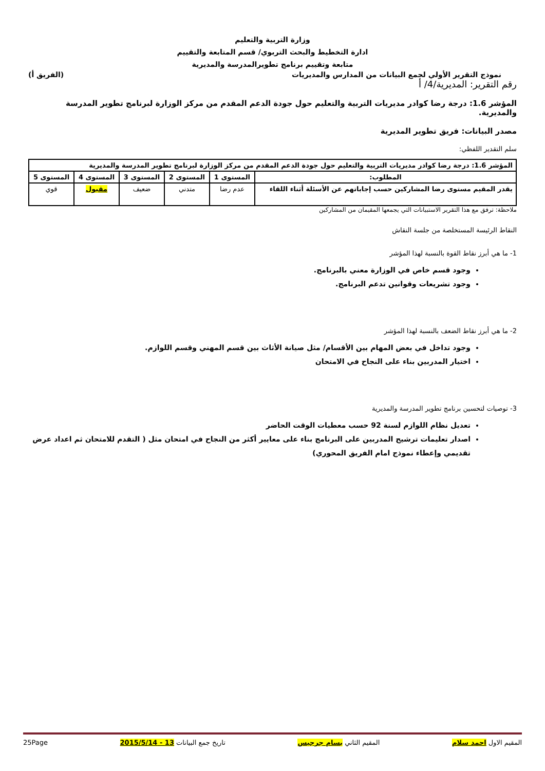وزارة التربية والتعليم
ادارة التخطيط والبحث التربوي/ قسم المتابعة والتقييم
متابعة وتقييم برنامج تطويرالمدرسة والمديرية
نموذج التقرير الأولي لجمع البيانات من المدارس والمديريات (الفريق أ)
رقم التقرير: المديرية/4/ أ
المؤشر 1.6: درجة رضا كوادر مديريات التربية والتعليم حول جودة الدعم المقدم من مركز الوزارة لبرنامج تطوير المدرسة والمديرية.
مصدر البيانات: فريق تطوير المديرية
سلم التقدير اللفظي:
| المؤشر 1.6: درجة رضا كوادر مديريات التربية والتعليم حول جودة الدعم المقدم من مركز الوزارة لبرنامج تطوير المدرسة والمديرية | | | | | |
| --- | --- | --- | --- | --- | --- |
| المطلوب: | المستوى 1 | المستوى 2 | المستوى 3 | المستوى 4 | المستوى 5 |
| يقدر المقيم مستوى رضا المشاركين حسب إجاباتهم عن الأسئلة أثناء اللقاء | عدم رضا | متدني | ضعيف | مقبول | قوي |
ملاحظة: ترفق مع هذا التقرير الاستبيانات التي يجمعها المقيمان من المشاركين
النقاط الرئيسة المستخلصة من جلسة النقاش
1- ما هي أبرز نقاط القوة بالنسبة لهذا المؤشر
وجود قسم خاص في الوزارة معني بالبرنامج.
وجود تشريعات وقوانين تدعم البرنامج.
2- ما هي أبرز نقاط الضعف بالنسبة لهذا المؤشر
وجود تداخل في بعض المهام بين الأقسام/ مثل صيانة الأثاث بين قسم المهني وقسم اللوازم.
اختيار المدربين بناء على النجاح في الامتحان
3- توصيات لتحسين برنامج تطوير المدرسة والمديرية
تعديل نظام اللوازم لسنة 92 حسب معطيات الوقت الحاضر
اصدار تعليمات ترشيح المدربين على البرنامج بناء على معايير أكثر من النجاح في امتحان مثل ( التقدم للامتحان ثم اعداد عرض تقديمي وإعطاء نموذج امام الفريق المحوري)
المقيم الاول احمد سلام المقيم الثاني بسام جرجيس تاريخ جمع البيانات 13 - 2015/5/14 25Page